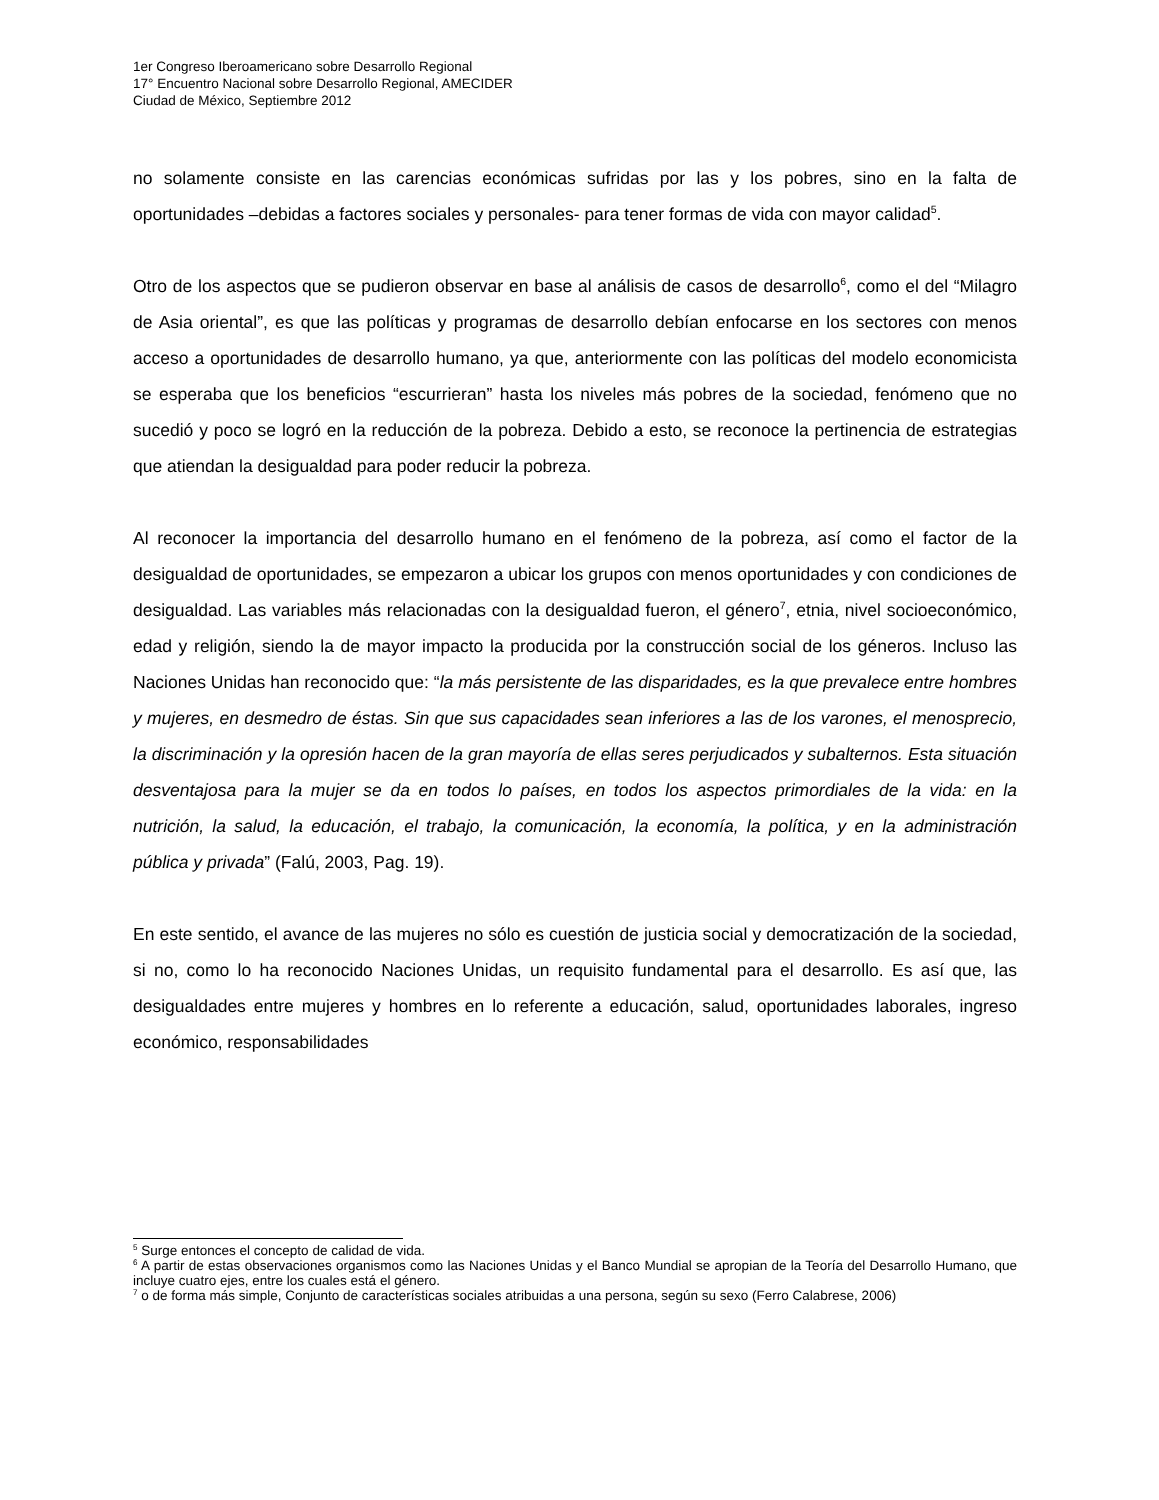1er Congreso Iberoamericano sobre Desarrollo Regional
17° Encuentro Nacional sobre Desarrollo Regional, AMECIDER
Ciudad de México, Septiembre 2012
no solamente consiste en las carencias económicas sufridas por las y los pobres, sino en la falta de oportunidades –debidas a factores sociales y personales- para tener formas de vida con mayor calidad<sup>5</sup>.
Otro de los aspectos que se pudieron observar en base al análisis de casos de desarrollo<sup>6</sup>, como el del “Milagro de Asia oriental”, es que las políticas y programas de desarrollo debían enfocarse en los sectores con menos acceso a oportunidades de desarrollo humano, ya que, anteriormente con las políticas del modelo economicista se esperaba que los beneficios “escurrieran” hasta los niveles más pobres de la sociedad, fenómeno que no sucedió y poco se logró en la reducción de la pobreza. Debido a esto, se reconoce la pertinencia de estrategias que atiendan la desigualdad para poder reducir la pobreza.
Al reconocer la importancia del desarrollo humano en el fenómeno de la pobreza, así como el factor de la desigualdad de oportunidades, se empezaron a ubicar los grupos con menos oportunidades y con condiciones de desigualdad. Las variables más relacionadas con la desigualdad fueron, el género<sup>7</sup>, etnia, nivel socioeconómico, edad y religión, siendo la de mayor impacto la producida por la construcción social de los géneros. Incluso las Naciones Unidas han reconocido que: “la más persistente de las disparidades, es la que prevalece entre hombres y mujeres, en desmedro de éstas. Sin que sus capacidades sean inferiores a las de los varones, el menosprecio, la discriminación y la opresión hacen de la gran mayoría de ellas seres perjudicados y subalternos. Esta situación desventajosa para la mujer se da en todos lo países, en todos los aspectos primordiales de la vida: en la nutrición, la salud, la educación, el trabajo, la comunicación, la economía, la política, y en la administración pública y privada” (Falú, 2003, Pag. 19).
En este sentido, el avance de las mujeres no sólo es cuestión de justicia social y democratización de la sociedad, si no, como lo ha reconocido Naciones Unidas, un requisito fundamental para el desarrollo. Es así que, las desigualdades entre mujeres y hombres en lo referente a educación, salud, oportunidades laborales, ingreso económico, responsabilidades
<sup>5</sup> Surge entonces el concepto de calidad de vida.
<sup>6</sup> A partir de estas observaciones organismos como las Naciones Unidas y el Banco Mundial se apropian de la Teoría del Desarrollo Humano, que incluye cuatro ejes, entre los cuales está el género.
<sup>7</sup> o de forma más simple, Conjunto de características sociales atribuidas a una persona, según su sexo (Ferro Calabrese, 2006)